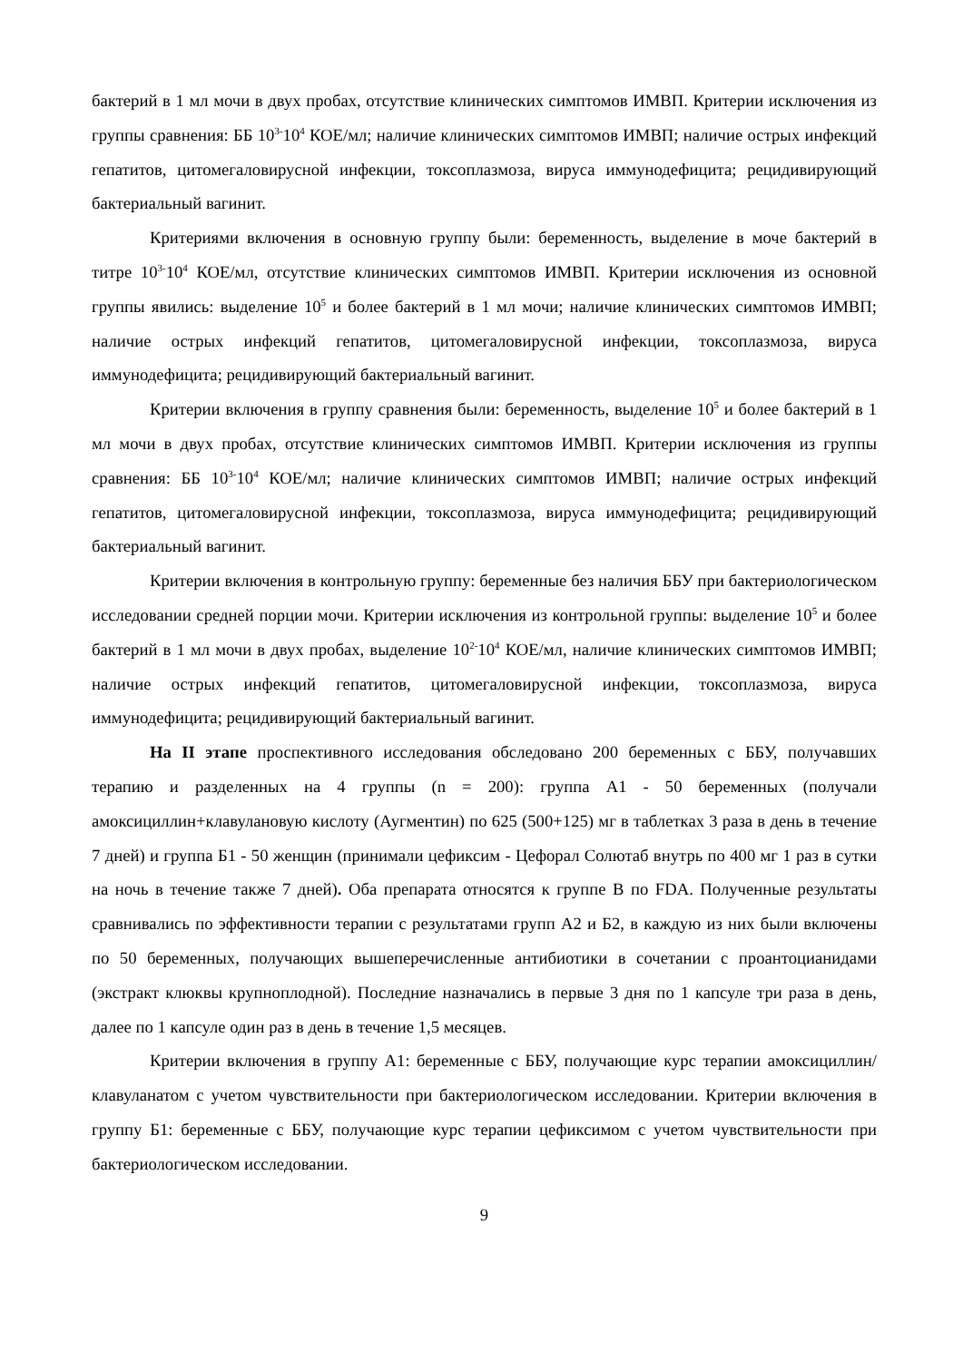бактерий в 1 мл мочи в двух пробах, отсутствие клинических симптомов ИМВП. Критерии исключения из группы сравнения: ББ 10<sup>3-</sup>10<sup>4</sup> КОЕ/мл; наличие клинических симптомов ИМВП; наличие острых инфекций гепатитов, цитомегаловирусной инфекции, токсоплазмоза, вируса иммунодефицита; рецидивирующий бактериальный вагинит.
Критериями включения в основную группу были: беременность, выделение в моче бактерий в титре 10<sup>3-</sup>10<sup>4</sup> КОЕ/мл, отсутствие клинических симптомов ИМВП. Критерии исключения из основной группы явились: выделение 10<sup>5</sup> и более бактерий в 1 мл мочи; наличие клинических симптомов ИМВП; наличие острых инфекций гепатитов, цитомегаловирусной инфекции, токсоплазмоза, вируса иммунодефицита; рецидивирующий бактериальный вагинит.
Критерии включения в группу сравнения были: беременность, выделение 10<sup>5</sup> и более бактерий в 1 мл мочи в двух пробах, отсутствие клинических симптомов ИМВП. Критерии исключения из группы сравнения: ББ 10<sup>3-</sup>10<sup>4</sup> КОЕ/мл; наличие клинических симптомов ИМВП; наличие острых инфекций гепатитов, цитомегаловирусной инфекции, токсоплазмоза, вируса иммунодефицита; рецидивирующий бактериальный вагинит.
Критерии включения в контрольную группу: беременные без наличия ББУ при бактериологическом исследовании средней порции мочи. Критерии исключения из контрольной группы: выделение 10<sup>5</sup> и более бактерий в 1 мл мочи в двух пробах, выделение 10<sup>2-</sup>10<sup>4</sup> КОЕ/мл, наличие клинических симптомов ИМВП; наличие острых инфекций гепатитов, цитомегаловирусной инфекции, токсоплазмоза, вируса иммунодефицита; рецидивирующий бактериальный вагинит.
На II этапе проспективного исследования обследовано 200 беременных с ББУ, получавших терапию и разделенных на 4 группы (n = 200): группа А1 - 50 беременных (получали амоксициллин+клавулановую кислоту (Аугментин) по 625 (500+125) мг в таблетках 3 раза в день в течение 7 дней) и группа Б1 - 50 женщин (принимали цефиксим - Цефорал Солютаб внутрь по 400 мг 1 раз в сутки на ночь в течение также 7 дней). Оба препарата относятся к группе В по FDA. Полученные результаты сравнивались по эффективности терапии с результатами групп А2 и Б2, в каждую из них были включены по 50 беременных, получающих вышеперечисленные антибиотики в сочетании с проантоцианидами (экстракт клюквы крупноплодной). Последние назначались в первые 3 дня по 1 капсуле три раза в день, далее по 1 капсуле один раз в день в течение 1,5 месяцев.
Критерии включения в группу А1: беременные с ББУ, получающие курс терапии амоксициллин/клавуланатом с учетом чувствительности при бактериологическом исследовании. Критерии включения в группу Б1: беременные с ББУ, получающие курс терапии цефиксимом с учетом чувствительности при бактериологическом исследовании.
9